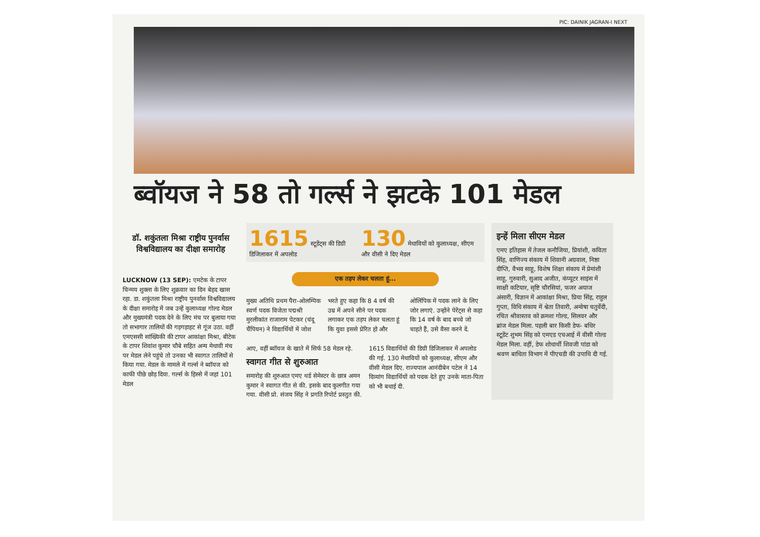PIC: DAINIK JAGRAN-I NEXT
ब्वॉयज ने 58 तो गर्ल्स ने झटके 101 मेडल
डॉ. शकुंतला मिश्रा राष्ट्रीय पुनर्वास विश्वविद्यालय का दीक्षा समारोह
LUCKNOW (13 SEP): एमटेक के टापर चिन्मय शुक्ला के लिए शुक्रवार का दिन बेहद खास रहा. डा. शकुंतला मिश्रा राष्ट्रीय पुनर्वास विश्वविद्यालय के दीक्षा समारोह में जब उन्हें कुलाध्यक्ष गोल्ड मेडल और मुख्यमंत्री पदक देने के लिए मंच पर बुलाया गया तो सभागार तालियों की गड़गड़ाहट से गूंज उठा. वहीं एमएससी सांख्यिकी की टापर आकांक्षा मिश्रा, बीटेक के टापर शिवांश कुमार चौबे सहित अन्य मेधावी मंच पर मेडल लेने पहुंचे तो उनका भी स्वागत तालियों से किया गया. मेडल के मामले में गर्ल्स ने ब्वॉयज को काफी पीछे छोड़ दिया. गर्ल्स के हिस्से में जहां 101 मेडल
1615 स्टूडेंट्स की डिग्री डिजिलाकर में अपलोड
130 मेधावियों को कुलाध्यक्ष, सीएम और वीसी ने दिए मेडल
एक तड़प लेकर चलता हूं...
मुख्य अतिथि प्रथम पैरा-ओलम्पिक स्वर्ण पदक विजेता पद्मश्री मुरलीकांत राजाराम पेटकर (चंदू चैंपियन) ने विद्यार्थियों में जोश भरते हुए कहा कि 8 4 वर्ष की उम्र में अपने सीने पर पदक लगाकर एक तड़प लेकर चलता हूं कि युवा इससे प्रेरित हो और ओलिंपिक में पदक लाने के लिए जोर लगाएं. उन्होंने पेरेंट्स से कहा कि 14 वर्ष के बाद बच्चे जो चाहते हैं, उसे वैसा करने दें.
आए, वहीं ब्वॉयज के खाते में सिर्फ 58 मेडल रहे.
स्वागत गीत से शुरुआत
समारोह की शुरुआत एमए थर्ड सेमेस्टर के छात्र अमन कुमार ने स्वागत गीत से की. इसके बाद कुलगीत गया गया. वीसी प्रो. संजय सिंह ने प्रगति रिपोर्ट प्रस्तुत की. 1615 विद्यार्थियों की डिग्री डिजिलाकर में अपलोड की गई. 130 मेधावियों को कुलाध्यक्ष, सीएम और वीसी मेडल दिए. राज्यपाल आनंदीबेन पटेल ने 14 दिव्यांग विद्यार्थियों को पदक देते हुए उनके माता-पिता को भी बधाई दी.
इन्हें मिला सीएम मेडल
एमए इतिहास में तेजल कनौजिया, प्रियांशी, कविता सिंह, वाणिज्य संकाय में शिवानी अग्रवाल, निष्ठा दीप्ति, वैभव साहू, विशेष शिक्षा संकाय में प्रेमांशी साहू, गुरुवारी, सुआद अजीत, कंप्यूटर साइंस में साक्षी कटियार, सृष्टि चौरसियां, फजर अयाज अंसारी, विज्ञान में आकांक्षा मिश्रा, प्रिया सिंह, राहुल गुप्ता, विधि संकाय में श्वेता तिवारी, अन्वेषा चतुर्वेदी, रचित श्रीवास्तव को क्रमशः गोल्ड, सिलवर और ब्रांज मेडल मिला. पहली बार किसी डेफ- बधिर स्टूडेंट शुभम सिंह को एमएड एचआई में वीसी गोल्ड मेडल मिला. वहीं, डेफ शोधार्थी शिवजी पांडा को श्रवण बाधिता विभाग में पीएचडी की उपाधि दी गई.